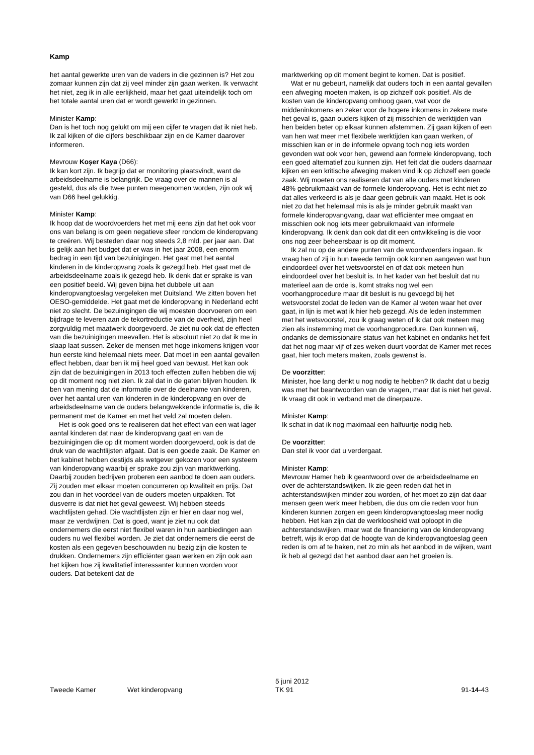Kamp
het aantal gewerkte uren van de vaders in die gezinnen is? Het zou zomaar kunnen zijn dat zij veel minder zijn gaan werken. Ik verwacht het niet, zeg ik in alle eerlijkheid, maar het gaat uiteindelijk toch om het totale aantal uren dat er wordt gewerkt in gezinnen.
Minister Kamp:
Dan is het toch nog gelukt om mij een cijfer te vragen dat ik niet heb. Ik zal kijken of die cijfers beschikbaar zijn en de Kamer daarover informeren.
Mevrouw Koşer Kaya (D66):
Ik kan kort zijn. Ik begrijp dat er monitoring plaatsvindt, want de arbeidsdeelname is belangrijk. De vraag over de mannen is al gesteld, dus als die twee punten meegenomen worden, zijn ook wij van D66 heel gelukkig.
Minister Kamp:
Ik hoop dat de woordvoerders het met mij eens zijn dat het ook voor ons van belang is om geen negatieve sfeer rondom de kinderopvang te creëren. Wij besteden daar nog steeds 2,8 mld. per jaar aan. Dat is gelijk aan het budget dat er was in het jaar 2008, een enorm bedrag in een tijd van bezuinigingen. Het gaat met het aantal kinderen in de kinderopvang zoals ik gezegd heb. Het gaat met de arbeidsdeelname zoals ik gezegd heb. Ik denk dat er sprake is van een positief beeld. Wij geven bijna het dubbele uit aan kinderopvangtoeslag vergeleken met Duitsland. We zitten boven het OESO-gemiddelde. Het gaat met de kinderopvang in Nederland echt niet zo slecht. De bezuinigingen die wij moesten doorvoeren om een bijdrage te leveren aan de tekortreductie van de overheid, zijn heel zorgvuldig met maatwerk doorgevoerd. Je ziet nu ook dat de effecten van die bezuinigingen meevallen. Het is absoluut niet zo dat ik me in slaap laat sussen. Zeker de mensen met hoge inkomens krijgen voor hun eerste kind helemaal niets meer. Dat moet in een aantal gevallen effect hebben, daar ben ik mij heel goed van bewust. Het kan ook zijn dat de bezuinigingen in 2013 toch effecten zullen hebben die wij op dit moment nog niet zien. Ik zal dat in de gaten blijven houden. Ik ben van mening dat de informatie over de deelname van kinderen, over het aantal uren van kinderen in de kinderopvang en over de arbeidsdeelname van de ouders belangwekkende informatie is, die ik permanent met de Kamer en met het veld zal moeten delen.
Het is ook goed ons te realiseren dat het effect van een wat lager aantal kinderen dat naar de kinderopvang gaat en van de bezuinigingen die op dit moment worden doorgevoerd, ook is dat de druk van de wachtlijsten afgaat. Dat is een goede zaak. De Kamer en het kabinet hebben destijds als wetgever gekozen voor een systeem van kinderopvang waarbij er sprake zou zijn van marktwerking. Daarbij zouden bedrijven proberen een aanbod te doen aan ouders. Zij zouden met elkaar moeten concurreren op kwaliteit en prijs. Dat zou dan in het voordeel van de ouders moeten uitpakken. Tot dusverre is dat niet het geval geweest. Wij hebben steeds wachtlijsten gehad. Die wachtlijsten zijn er hier en daar nog wel, maar ze verdwijnen. Dat is goed, want je ziet nu ook dat ondernemers die eerst niet flexibel waren in hun aanbiedingen aan ouders nu wel flexibel worden. Je ziet dat ondernemers die eerst de kosten als een gegeven beschouwden nu bezig zijn die kosten te drukken. Ondernemers zijn efficiënter gaan werken en zijn ook aan het kijken hoe zij kwalitatief interessanter kunnen worden voor ouders. Dat betekent dat de
marktwerking op dit moment begint te komen. Dat is positief.
Wat er nu gebeurt, namelijk dat ouders toch in een aantal gevallen een afweging moeten maken, is op zichzelf ook positief. Als de kosten van de kinderopvang omhoog gaan, wat voor de middeninkomens en zeker voor de hogere inkomens in zekere mate het geval is, gaan ouders kijken of zij misschien de werktijden van hen beiden beter op elkaar kunnen afstemmen. Zij gaan kijken of een van hen wat meer met flexibele werktijden kan gaan werken, of misschien kan er in de informele opvang toch nog iets worden gevonden wat ook voor hen, gewend aan formele kinderopvang, toch een goed alternatief zou kunnen zijn. Het feit dat die ouders daarnaar kijken en een kritische afweging maken vind ik op zichzelf een goede zaak. Wij moeten ons realiseren dat van alle ouders met kinderen 48% gebruikmaakt van de formele kinderopvang. Het is echt niet zo dat alles verkeerd is als je daar geen gebruik van maakt. Het is ook niet zo dat het helemaal mis is als je minder gebruik maakt van formele kinderopvangvang, daar wat efficiënter mee omgaat en misschien ook nog iets meer gebruikmaakt van informele kinderopvang. Ik denk dan ook dat dit een ontwikkeling is die voor ons nog zeer beheersbaar is op dit moment.
Ik zal nu op de andere punten van de woordvoerders ingaan. Ik vraag hen of zij in hun tweede termijn ook kunnen aangeven wat hun eindoordeel over het wetsvoorstel en of dat ook meteen hun eindoordeel over het besluit is. In het kader van het besluit dat nu materieel aan de orde is, komt straks nog wel een voorhangprocedure maar dit besluit is nu gevoegd bij het wetsvoorstel zodat de leden van de Kamer al weten waar het over gaat, in lijn is met wat ik hier heb gezegd. Als de leden instemmen met het wetsvoorstel, zou ik graag weten of ik dat ook meteen mag zien als instemming met de voorhangprocedure. Dan kunnen wij, ondanks de demissionaire status van het kabinet en ondanks het feit dat het nog maar vijf of zes weken duurt voordat de Kamer met reces gaat, hier toch meters maken, zoals gewenst is.
De voorzitter:
Minister, hoe lang denkt u nog nodig te hebben? Ik dacht dat u bezig was met het beantwoorden van de vragen, maar dat is niet het geval. Ik vraag dit ook in verband met de dinerpauze.
Minister Kamp:
Ik schat in dat ik nog maximaal een halfuurtje nodig heb.
De voorzitter:
Dan stel ik voor dat u verdergaat.
Minister Kamp:
Mevrouw Hamer heb ik geantwoord over de arbeidsdeelname en over de achterstandswijken. Ik zie geen reden dat het in achterstandswijken minder zou worden, of het moet zo zijn dat daar mensen geen werk meer hebben, die dus om die reden voor hun kinderen kunnen zorgen en geen kinderopvangtoeslag meer nodig hebben. Het kan zijn dat de werkloosheid wat oploopt in die achterstandswijken, maar wat de financiering van de kinderopvang betreft, wijs ik erop dat de hoogte van de kinderopvangtoeslag geen reden is om af te haken, net zo min als het aanbod in de wijken, want ik heb al gezegd dat het aanbod daar aan het groeien is.
Tweede Kamer Wet kinderopvang
5 juni 2012
TK 91
91-14-43